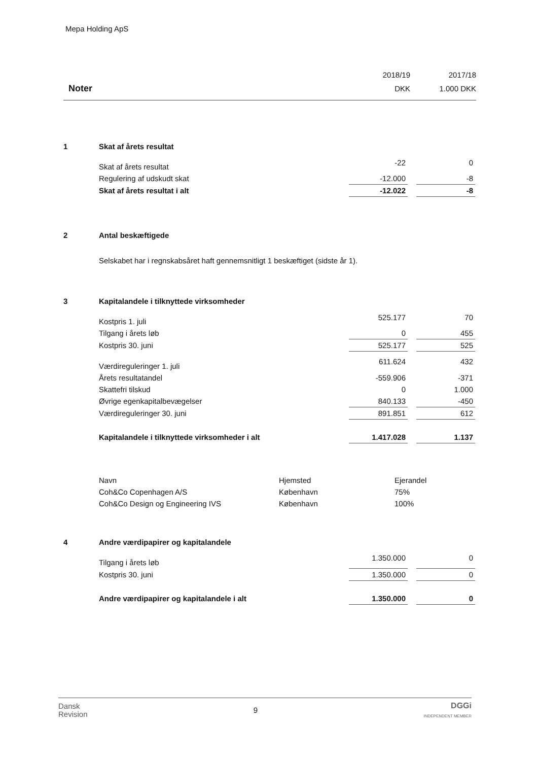Mepa Holding ApS
| | 2018/19 | 2017/18 |
| Noter | DKK | 1.000 DKK |
| 1 | Skat af årets resultat | | | |
| | Skat af årets resultat | -22 | | 0 |
| | Regulering af udskudt skat | -12.000 | | -8 |
| | Skat af årets resultat i alt | -12.022 | | -8 |
| 2 | Antal beskæftigede |
| | Selskabet har i regnskabsåret haft gennemsnitligt 1 beskæftiget (sidste år 1). |
| 3 | Kapitalandele i tilknyttede virksomheder | | | |
| | Kostpris 1. juli | 525.177 | | 70 |
| | Tilgang i årets løb | 0 | | 455 |
| | Kostpris 30. juni | 525.177 | | 525 |
| | Værdireguleringer 1. juli | 611.624 | | 432 |
| | Årets resultatandel | -559.906 | | -371 |
| | Skattefri tilskud | 0 | | 1.000 |
| | Øvrige egenkapitalbevægelser | 840.133 | | -450 |
| | Værdireguleringer 30. juni | 891.851 | | 612 |
| | Kapitalandele i tilknyttede virksomheder i alt | 1.417.028 | | 1.137 |
| | Navn | Hjemsted | Ejerandel |
| | Coh&Co Copenhagen A/S | København | 75% |
| | Coh&Co Design og Engineering IVS | København | 100% |
| 4 | Andre værdipapirer og kapitalandele | | | |
| | Tilgang i årets løb | 1.350.000 | | 0 |
| | Kostpris 30. juni | 1.350.000 | | 0 |
| | Andre værdipapirer og kapitalandele i alt | 1.350.000 | | 0 |
Dansk
Revision
9
DGGi
INDEPENDENT MEMBER